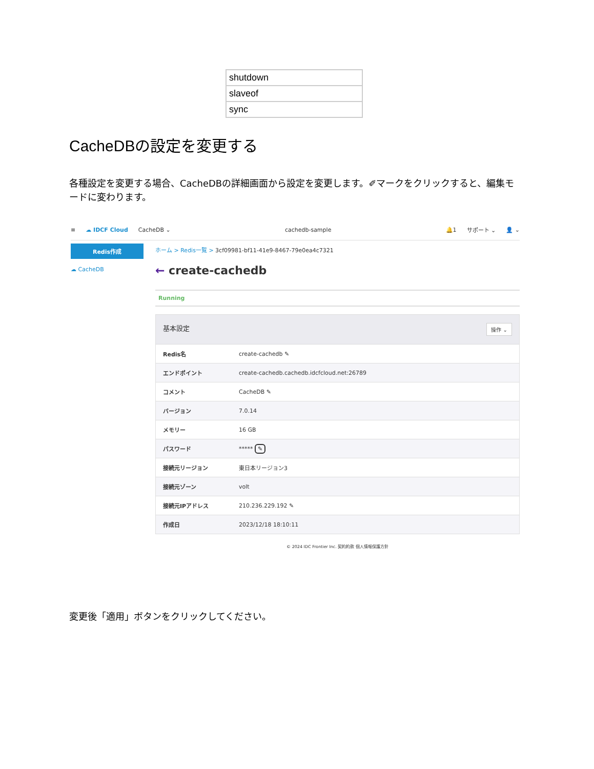| shutdown |
| slaveof |
| sync |
CacheDBの設定を変更する
各種設定を変更する場合、CacheDBの詳細画面から設定を変更します。✐マークをクリックすると、編集モードに変わります。
≡ ☁ IDCF Cloud CacheDB ⌄ cachedb-sample 🔔1 サポート ⌄ 👤 ⌄
Redis作成
☁ CacheDB
ホーム > Redis一覧 > 3cf09981-bf11-41e9-8467-79e0ea4c7321
← create-cachedb
Running
| 基本設定 操作 ⌄ | |
| --- | --- |
| Redis名 | create-cachedb ✎ |
| エンドポイント | create-cachedb.cachedb.idcfcloud.net:26789 |
| コメント | CacheDB ✎ |
| バージョン | 7.0.14 |
| メモリー | 16 GB |
| パスワード | ***** ✎ |
| 接続元リージョン | 東日本リージョン3 |
| 接続元ゾーン | volt |
| 接続元IPアドレス | 210.236.229.192 ✎ |
| 作成日 | 2023/12/18 18:10:11 |
© 2024 IDC Frontier Inc. 契約約款 個人情報保護方針
変更後「適用」ボタンをクリックしてください。